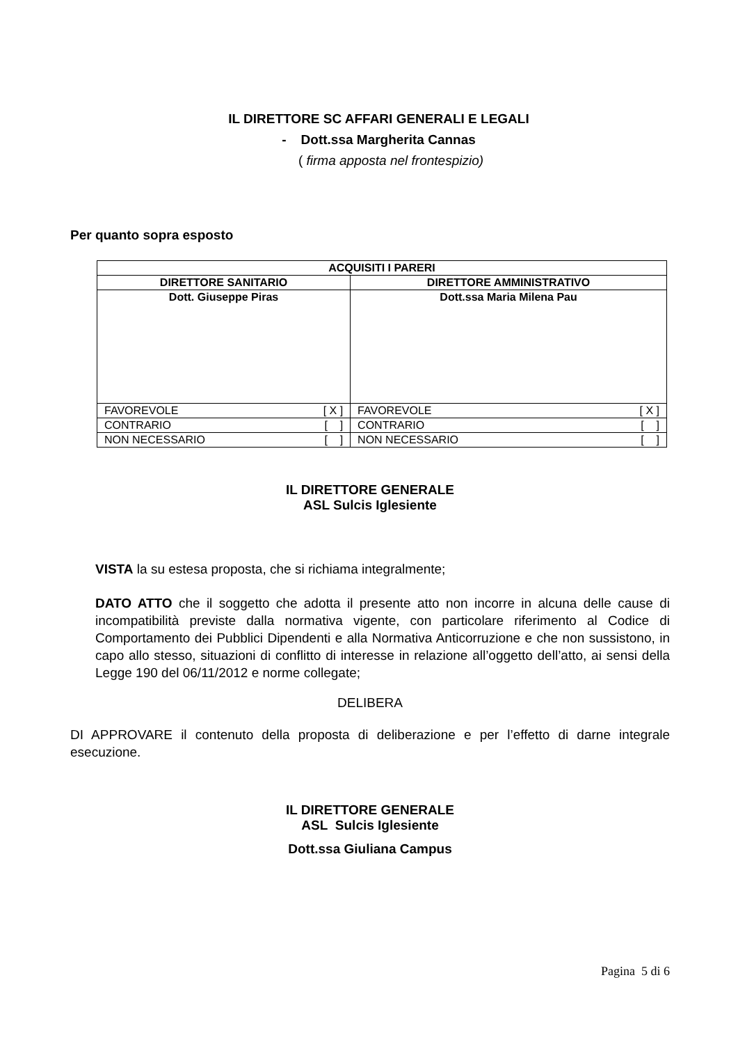IL DIRETTORE SC AFFARI GENERALI E LEGALI
- Dott.ssa Margherita Cannas
( firma apposta nel frontespizio)
Per quanto sopra esposto
| ACQUISITI I PARERI | |
| --- | --- |
| DIRETTORE SANITARIO | DIRETTORE AMMINISTRATIVO |
| Dott. Giuseppe Piras | Dott.ssa Maria Milena Pau |
| FAVOREVOLE [ X ] | FAVOREVOLE [ X ] |
| CONTRARIO [ ] | CONTRARIO [ ] |
| NON NECESSARIO [ ] | NON NECESSARIO [ ] |
IL DIRETTORE GENERALE
ASL Sulcis Iglesiente
VISTA la su estesa proposta, che si richiama integralmente;
DATO ATTO che il soggetto che adotta il presente atto non incorre in alcuna delle cause di incompatibilità previste dalla normativa vigente, con particolare riferimento al Codice di Comportamento dei Pubblici Dipendenti e alla Normativa Anticorruzione e che non sussistono, in capo allo stesso, situazioni di conflitto di interesse in relazione all’oggetto dell’atto, ai sensi della Legge 190 del 06/11/2012 e norme collegate;
DELIBERA
DI APPROVARE il contenuto della proposta di deliberazione e per l’effetto di darne integrale esecuzione.
IL DIRETTORE GENERALE
ASL Sulcis Iglesiente
Dott.ssa Giuliana Campus
Pagina 5 di 6